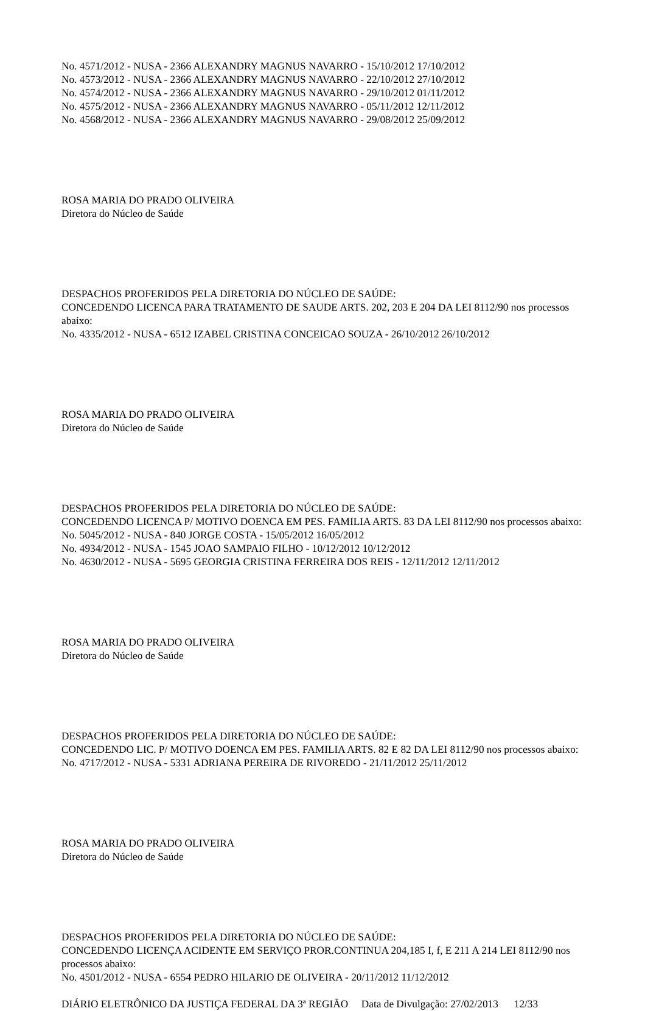No. 4571/2012 - NUSA - 2366 ALEXANDRY MAGNUS NAVARRO - 15/10/2012 17/10/2012
No. 4573/2012 - NUSA - 2366 ALEXANDRY MAGNUS NAVARRO - 22/10/2012 27/10/2012
No. 4574/2012 - NUSA - 2366 ALEXANDRY MAGNUS NAVARRO - 29/10/2012 01/11/2012
No. 4575/2012 - NUSA - 2366 ALEXANDRY MAGNUS NAVARRO - 05/11/2012 12/11/2012
No. 4568/2012 - NUSA - 2366 ALEXANDRY MAGNUS NAVARRO - 29/08/2012 25/09/2012
ROSA MARIA DO PRADO OLIVEIRA
Diretora do Núcleo de Saúde
DESPACHOS PROFERIDOS PELA DIRETORIA DO NÚCLEO DE SAÚDE:
CONCEDENDO LICENCA PARA TRATAMENTO DE SAUDE ARTS. 202, 203 E 204 DA LEI 8112/90 nos processos abaixo:
No. 4335/2012 - NUSA - 6512 IZABEL CRISTINA CONCEICAO SOUZA - 26/10/2012 26/10/2012
ROSA MARIA DO PRADO OLIVEIRA
Diretora do Núcleo de Saúde
DESPACHOS PROFERIDOS PELA DIRETORIA DO NÚCLEO DE SAÚDE:
CONCEDENDO LICENCA P/ MOTIVO DOENCA EM PES. FAMILIA ARTS. 83 DA LEI 8112/90 nos processos abaixo:
No. 5045/2012 - NUSA - 840 JORGE COSTA - 15/05/2012 16/05/2012
No. 4934/2012 - NUSA - 1545 JOAO SAMPAIO FILHO - 10/12/2012 10/12/2012
No. 4630/2012 - NUSA - 5695 GEORGIA CRISTINA FERREIRA DOS REIS - 12/11/2012 12/11/2012
ROSA MARIA DO PRADO OLIVEIRA
Diretora do Núcleo de Saúde
DESPACHOS PROFERIDOS PELA DIRETORIA DO NÚCLEO DE SAÚDE:
CONCEDENDO LIC. P/ MOTIVO DOENCA EM PES. FAMILIA ARTS. 82 E 82 DA LEI 8112/90 nos processos abaixo:
No. 4717/2012 - NUSA - 5331 ADRIANA PEREIRA DE RIVOREDO - 21/11/2012 25/11/2012
ROSA MARIA DO PRADO OLIVEIRA
Diretora do Núcleo de Saúde
DESPACHOS PROFERIDOS PELA DIRETORIA DO NÚCLEO DE SAÚDE:
CONCEDENDO LICENÇA ACIDENTE EM SERVIÇO PROR.CONTINUA 204,185 I, f, E 211 A 214 LEI 8112/90 nos processos abaixo:
No. 4501/2012 - NUSA - 6554 PEDRO HILARIO DE OLIVEIRA - 20/11/2012 11/12/2012
DIÁRIO ELETRÔNICO DA JUSTIÇA FEDERAL DA 3ª REGIÃO Data de Divulgação: 27/02/2013 12/33